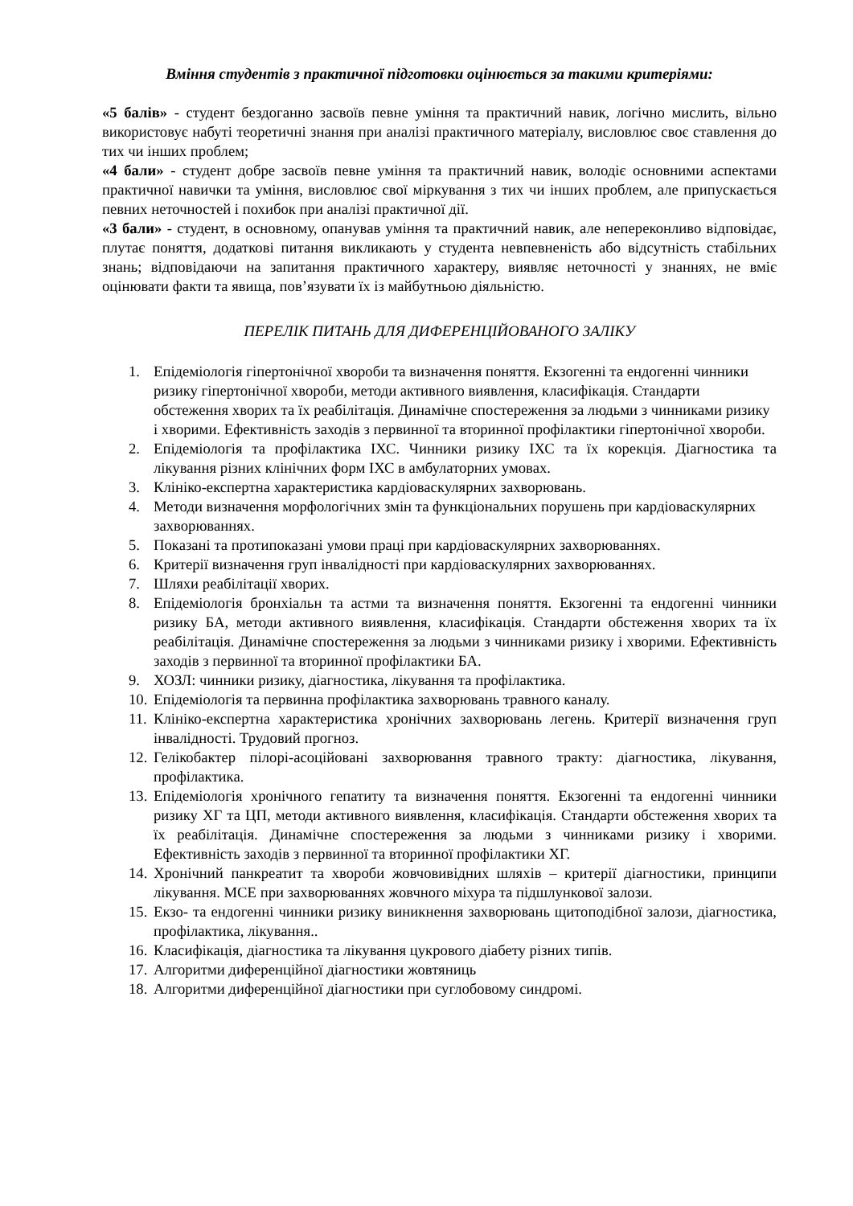Вміння студентів з практичної підготовки оцінюється за такими критеріями:
«5 балів» - студент бездоганно засвоїв певне уміння та практичний навик, логічно мислить, вільно використовує набуті теоретичні знання при аналізі практичного матеріалу, висловлює своє ставлення до тих чи інших проблем;
«4 бали» - студент добре засвоїв певне уміння та практичний навик, володіє основними аспектами практичної навички та уміння, висловлює свої міркування з тих чи інших проблем, але припускається певних неточностей і похибок при аналізі практичної дії.
«3 бали» - студент, в основному, опанував уміння та практичний навик, але непереконливо відповідає, плутає поняття, додаткові питання викликають у студента невпевненість або відсутність стабільних знань; відповідаючи на запитання практичного характеру, виявляє неточності у знаннях, не вміє оцінювати факти та явища, пов’язувати їх із майбутньою діяльністю.
ПЕРЕЛІК ПИТАНЬ ДЛЯ ДИФЕРЕНЦІЙОВАНОГО ЗАЛІКУ
1. Епідеміологія гіпертонічної хвороби та визначення поняття. Екзогенні та ендогенні чинники ризику гіпертонічної хвороби, методи активного виявлення, класифікація. Стандарти обстеження хворих та їх реабілітація. Динамічне спостереження за людьми з чинниками ризику і хворими. Ефективність заходів з первинної та вторинної профілактики гіпертонічної хвороби.
2. Епідеміологія та профілактика ІХС. Чинники ризику ІХС та їх корекція. Діагностика та лікування різних клінічних форм ІХС в амбулаторних умовах.
3. Клініко-експертна характеристика кардіоваскулярних захворювань.
4. Методи визначення морфологічних змін та функціональних порушень при кардіоваскулярних захворюваннях.
5. Показані та протипоказані умови праці при кардіоваскулярних захворюваннях.
6. Критерії визначення груп інвалідності при кардіоваскулярних захворюваннях.
7. Шляхи реабілітації хворих.
8. Епідеміологія бронхіальн та астми та визначення поняття. Екзогенні та ендогенні чинники ризику БА, методи активного виявлення, класифікація. Стандарти обстеження хворих та їх реабілітація. Динамічне спостереження за людьми з чинниками ризику і хворими. Ефективність заходів з первинної та вторинної профілактики БА.
9. ХОЗЛ: чинники ризику, діагностика, лікування та профілактика.
10. Епідеміологія та первинна профілактика захворювань травного каналу.
11. Клініко-експертна характеристика хронічних захворювань легень. Критерії визначення груп інвалідності. Трудовий прогноз.
12. Гелікобактер пілорі-асоційовані захворювання травного тракту: діагностика, лікування, профілактика.
13. Епідеміологія хронічного гепатиту та визначення поняття. Екзогенні та ендогенні чинники ризику ХГ та ЦП, методи активного виявлення, класифікація. Стандарти обстеження хворих та їх реабілітація. Динамічне спостереження за людьми з чинниками ризику і хворими. Ефективність заходів з первинної та вторинної профілактики ХГ.
14. Хронічний панкреатит та хвороби жовчовивідних шляхів – критерії діагностики, принципи лікування. МСЕ при захворюваннях жовчного міхура та підшлункової залози.
15. Екзо- та ендогенні чинники ризику виникнення захворювань щитоподібної залози, діагностика, профілактика, лікування..
16. Класифікація, діагностика та лікування цукрового діабету різних типів.
17. Алгоритми диференційної діагностики жовтяниць
18. Алгоритми диференційної діагностики при суглобовому синдромі.